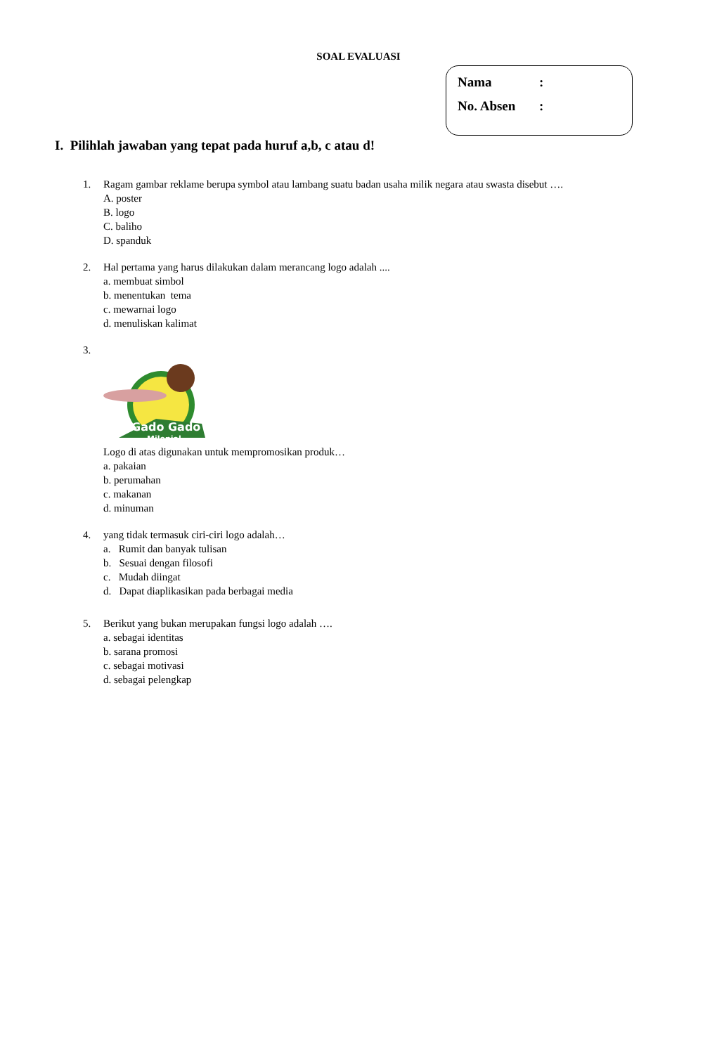SOAL EVALUASI
Nama:
No. Absen:
I. Pilihlah jawaban yang tepat pada huruf a,b, c atau d!
1. Ragam gambar reklame berupa symbol atau lambang suatu badan usaha milik negara atau swasta disebut ….
A. poster
B. logo
C. baliho
D. spanduk
2. Hal pertama yang harus dilakukan dalam merancang logo adalah ....
a. membuat simbol
b. menentukan tema
c. mewarnai logo
d. menuliskan kalimat
3.
Gado Gado
Milenial
Logo di atas digunakan untuk mempromosikan produk…
a. pakaian
b. perumahan
c. makanan
d. minuman
4. yang tidak termasuk ciri-ciri logo adalah…
a. Rumit dan banyak tulisan
b. Sesuai dengan filosofi
c. Mudah diingat
d. Dapat diaplikasikan pada berbagai media
5. Berikut yang bukan merupakan fungsi logo adalah ….
a. sebagai identitas
b. sarana promosi
c. sebagai motivasi
d. sebagai pelengkap